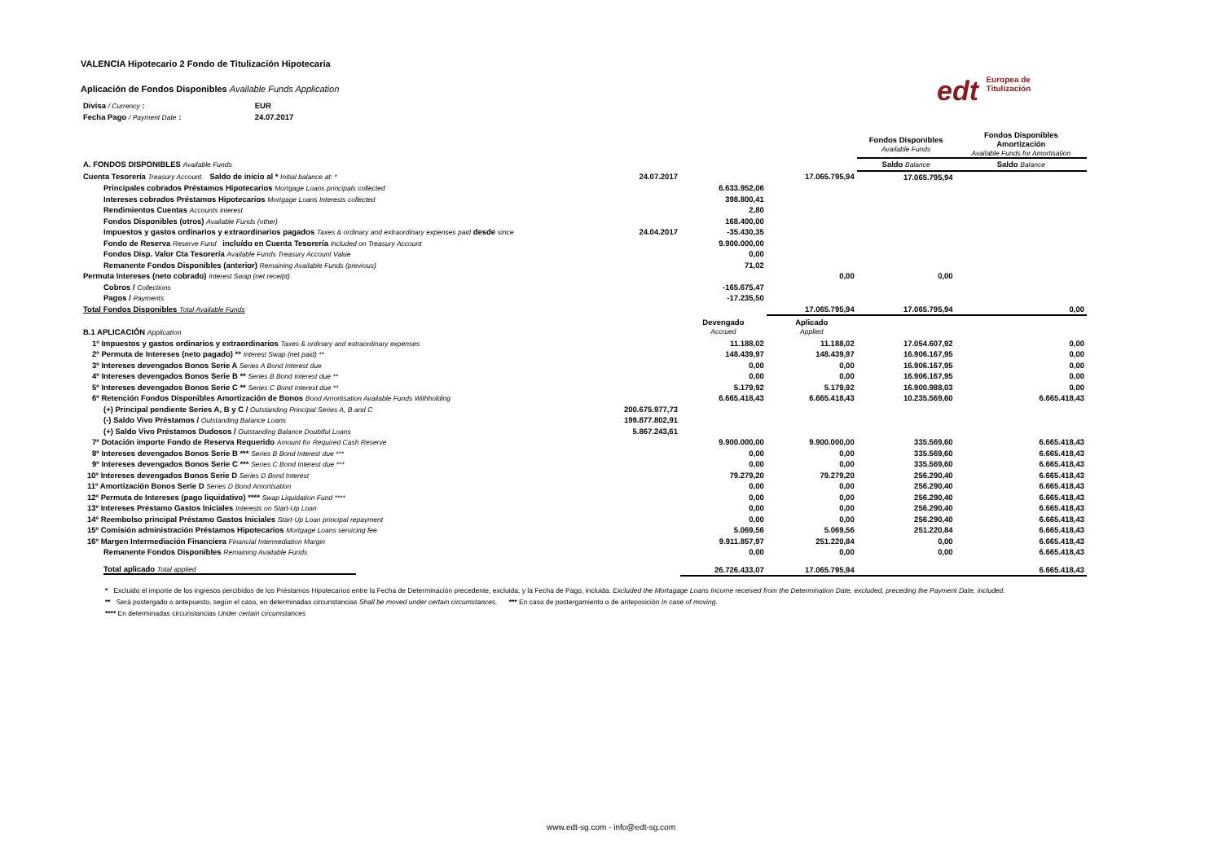edt Europea de
Titulización
VALENCIA Hipotecario 2 Fondo de Titulización Hipotecaria
Aplicación de Fondos Disponibles Available Funds Application
| Divisa / Currency : | EUR |
| Fecha Pago / Payment Date : | 24.07.2017 |
| | | | | Fondos Disponibles Available Funds | Fondos Disponibles Amortización Available Funds for Amortisation |
| A. FONDOS DISPONIBLES Available Funds | | | | Saldo Balance | Saldo Balance |
| Cuenta Tesorería Treasury Account. Saldo de inicio al * Initial balance at: * | 24.07.2017 | | 17.065.795,94 | 17.065.795,94 | |
| Principales cobrados Préstamos Hipotecarios Mortgage Loans principals collected | | 6.633.952,06 | | | |
| Intereses cobrados Préstamos Hipotecarios Mortgage Loans Interests collected | | 398.800,41 | | | |
| Rendimientos Cuentas Accounts interest | | 2,80 | | | |
| Fondos Disponibles (otros) Available Funds (other) | | 168.400,00 | | | |
| Impuestos y gastos ordinarios y extraordinarios pagados Taxes & ordinary and extraordinary expenses paid desde since | 24.04.2017 | -35.430,35 | | | |
| Fondo de Reserva Reserve Fund incluído en Cuenta Tesorería Included on Treasury Account | | 9.900.000,00 | | | |
| Fondos Disp. Valor Cta Tesorería Available Funds Treasury Account Value | | 0,00 | | | |
| Remanente Fondos Disponibles (anterior) Remaining Available Funds (previous) | | 71,02 | | | |
| Permuta Intereses (neto cobrado) Interest Swap (net receipt) | | | 0,00 | 0,00 | |
| Cobros / Collections | | -165.675,47 | | | |
| Pagos / Payments | | -17.235,50 | | | |
| Total Fondos Disponibles Total Available Funds | | | 17.065.795,94 | 17.065.795,94 | 0,00 |
| B.1 APLICACIÓN Application | | Devengado Accrued | Aplicado Applied | | |
| 1º Impuestos y gastos ordinarios y extraordinarios Taxes & ordinary and extraordinary expenses | | 11.188,02 | 11.188,02 | 17.054.607,92 | 0,00 |
| 2º Permuta de Intereses (neto pagado) ** Interest Swap (net paid) ** | | 148.439,97 | 148.439,97 | 16.906.167,95 | 0,00 |
| 3º Intereses devengados Bonos Serie A Series A Bond Interest due | | 0,00 | 0,00 | 16.906.167,95 | 0,00 |
| 4º Intereses devengados Bonos Serie B ** Series B Bond Interest due ** | | 0,00 | 0,00 | 16.906.167,95 | 0,00 |
| 5º Intereses devengados Bonos Serie C ** Series C Bond Interest due ** | | 5.179,92 | 5.179,92 | 16.900.988,03 | 0,00 |
| 6º Retención Fondos Disponibles Amortización de Bonos Bond Amortisation Available Funds Withholding | | 6.665.418,43 | 6.665.418,43 | 10.235.569,60 | 6.665.418,43 |
| (+) Principal pendiente Series A, B y C / Outstanding Principal Series A, B and C | 200.675.977,73 | | | | |
| (-) Saldo Vivo Préstamos / Outstanding Balance Loans | 199.877.802,91 | | | | |
| (+) Saldo Vivo Préstamos Dudosos / Outstanding Balance Doubtful Loans | 5.867.243,61 | | | | |
| 7º Dotación importe Fondo de Reserva Requerido Amount for Required Cash Reserve | | 9.900.000,00 | 9.900.000,00 | 335.569,60 | 6.665.418,43 |
| 8º Intereses devengados Bonos Serie B *** Series B Bond Interest due *** | | 0,00 | 0,00 | 335.569,60 | 6.665.418,43 |
| 9º Intereses devengados Bonos Serie C *** Series C Bond Interest due *** | | 0,00 | 0,00 | 335.569,60 | 6.665.418,43 |
| 10º Intereses devengados Bonos Serie D Series D Bond Interest | | 79.279,20 | 79.279,20 | 256.290,40 | 6.665.418,43 |
| 11º Amortización Bonos Serie D Series D Bond Amortisation | | 0,00 | 0,00 | 256.290,40 | 6.665.418,43 |
| 12º Permuta de Intereses (pago liquidativo) **** Swap Liquidation Fund **** | | 0,00 | 0,00 | 256.290,40 | 6.665.418,43 |
| 13º Intereses Préstamo Gastos Iniciales Interests on Start-Up Loan | | 0,00 | 0,00 | 256.290,40 | 6.665.418,43 |
| 14º Reembolso principal Préstamo Gastos Iniciales Start-Up Loan principal repayment | | 0,00 | 0,00 | 256.290,40 | 6.665.418,43 |
| 15º Comisión administración Préstamos Hipotecarios Mortgage Loans servicing fee | | 5.069,56 | 5.069,56 | 251.220,84 | 6.665.418,43 |
| 16º Margen Intermediación Financiera Financial Intermediation Margin | | 9.911.857,97 | 251.220,84 | 0,00 | 6.665.418,43 |
| Remanente Fondos Disponibles Remaining Available Funds | | 0,00 | 0,00 | 0,00 | 6.665.418,43 |
| Total aplicado Total applied | | 26.726.433,07 | 17.065.795,94 | | 6.665.418,43 |
* Excluido el importe de los ingresos percibidos de los Préstamos Hipotecarios entre la Fecha de Determinación precedente, excluida, y la Fecha de Pago, incluida. Excluded the Mortagage Loans Income received from the Determination Date, excluded, preceding the Payment Date, included.
** Será postergado o antepuesto, según el caso, en determinadas circunstancias Shall be moved under certain circumstances. *** En caso de postergamiento o de anteposición In case of moving.
**** En determinadas circunstancias Under certain circumstances
www.edt-sg.com - info@edt-sg.com